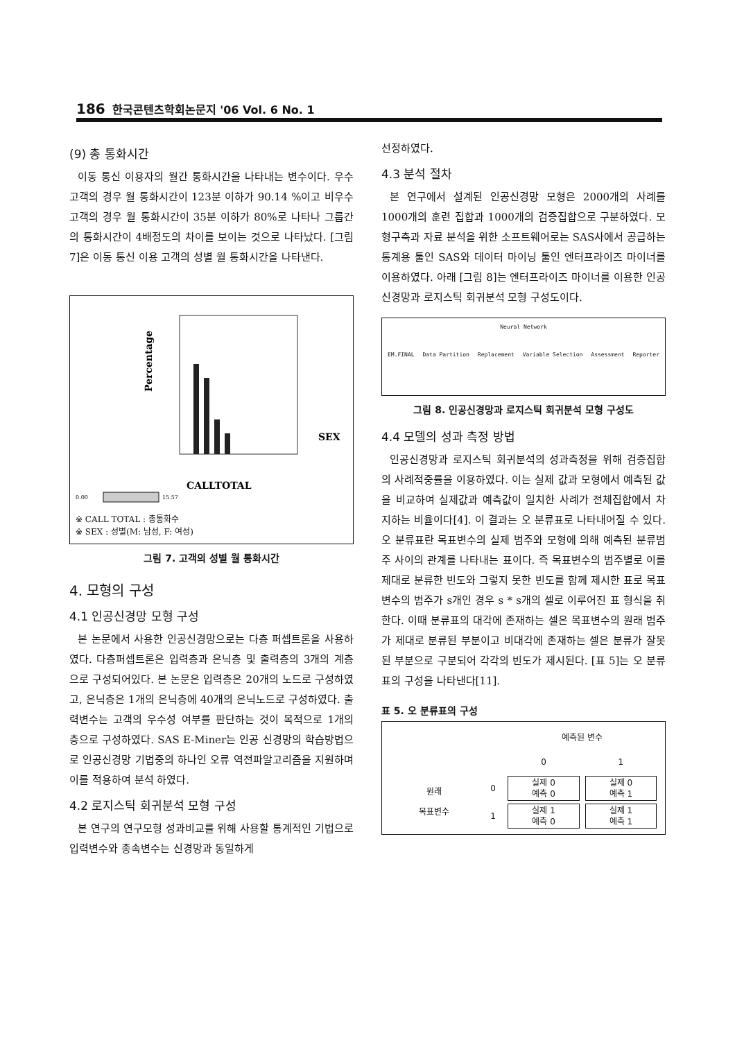186 한국콘텐츠학회논문지 '06 Vol. 6 No. 1
(9) 총 통화시간
이동 통신 이용자의 월간 통화시간을 나타내는 변수이다. 우수고객의 경우 월 통화시간이 123분 이하가 90.14 %이고 비우수고객의 경우 월 통화시간이 35분 이하가 80%로 나타나 그룹간의 통화시간이 4배정도의 차이를 보이는 것으로 나타났다. [그림 7]은 이동 통신 이용 고객의 성별 월 통화시간을 나타낸다.
Percentage
CALLTOTAL
SEX
0.00
15.57
※ CALL TOTAL : 총통화수
※ SEX : 성별(M: 남성, F: 여성)
그림 7. 고객의 성별 월 통화시간
4. 모형의 구성
4.1 인공신경망 모형 구성
본 논문에서 사용한 인공신경망으로는 다층 퍼셉트론을 사용하였다. 다층퍼셉트론은 입력층과 은닉층 및 출력층의 3개의 계층으로 구성되어있다. 본 논문은 입력층은 20개의 노드로 구성하였고, 은닉층은 1개의 은닉층에 40개의 은닉노드로 구성하였다. 출력변수는 고객의 우수성 여부를 판단하는 것이 목적으로 1개의 층으로 구성하였다. SAS E-Miner는 인공 신경망의 학습방법으로 인공신경망 기법중의 하나인 오류 역전파알고리즘을 지원하며 이를 적용하여 분석 하였다.
4.2 로지스틱 회귀분석 모형 구성
본 연구의 연구모형 성과비교를 위해 사용할 통계적인 기법으로 입력변수와 종속변수는 신경망과 동일하게
선정하였다.
4.3 분석 절차
본 연구에서 설계된 인공신경망 모형은 2000개의 사례를 1000개의 훈련 집합과 1000개의 검증집합으로 구분하였다. 모형구축과 자료 분석을 위한 소프트웨어로는 SAS사에서 공급하는 통계용 툴인 SAS와 데이터 마이닝 툴인 엔터프라이즈 마이너를 이용하였다. 아래 [그림 8]는 엔터프라이즈 마이너를 이용한 인공신경망과 로지스틱 회귀분석 모형 구성도이다.
Neural Network
EM.FINAL Data Partition Replacement Variable Selection Assessment Reporter
그림 8. 인공신경망과 로지스틱 회귀분석 모형 구성도
4.4 모델의 성과 측정 방법
인공신경망과 로지스틱 회귀분석의 성과측정을 위해 검증집합의 사례적중률을 이용하였다. 이는 실제 값과 모형에서 예측된 값을 비교하여 실제값과 예측값이 일치한 사례가 전체집합에서 차지하는 비율이다[4]. 이 결과는 오 분류표로 나타내어질 수 있다. 오 분류표란 목표변수의 실제 범주와 모형에 의해 예측된 분류범주 사이의 관계를 나타내는 표이다. 즉 목표변수의 범주별로 이를 제대로 분류한 빈도와 그렇지 못한 빈도를 함께 제시한 표로 목표변수의 범주가 s개인 경우 s * s개의 셀로 이루어진 표 형식을 취한다. 이때 분류표의 대각에 존재하는 셀은 목표변수의 원래 범주가 제대로 분류된 부분이고 비대각에 존재하는 셀은 분류가 잘못된 부분으로 구분되어 각각의 빈도가 제시된다. [표 5]는 오 분류표의 구성을 나타낸다[11].
표 5. 오 분류표의 구성
| | | 예측된 변수 | |
| --- | --- | --- | --- |
| | | 0 | 1 |
| 원래 목표변수 | 0 | 실제 0 예측 0 | 실제 0 예측 1 |
| | 1 | 실제 1 예측 0 | 실제 1 예측 1 |